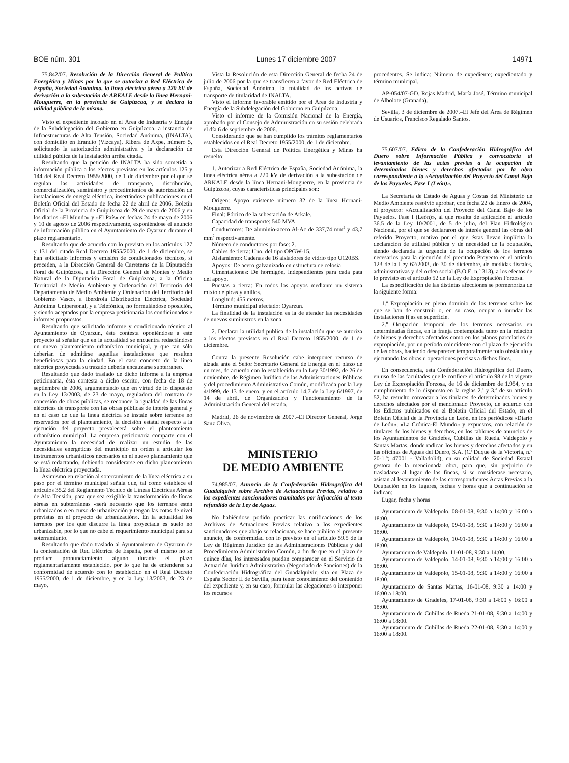BOE núm. 301 Lunes 17 diciembre 2007 14971
75.842/07. Resolución de la Dirección General de Política Energética y Minas por la que se autoriza a Red Eléctrica de España, Sociedad Anónima, la línea eléctrica aérea a 220 kV de derivación a la subestación de ARKALE desde la línea Hernani-Mouguerre, en la provincia de Guipúzcoa, y se declara la utilidad pública de la misma.
Visto el expediente incoado en el Área de Industria y Energía de la Subdelegación del Gobierno en Guipúzcoa, a instancia de Infraestructuras de Alta Tensión, Sociedad Anónima, (INALTA), con domicilio en Erandio (Vizcaya), Ribera de Axpe, número 5, solicitando la autorización administrativa y la declaración de utilidad pública de la instalación arriba citada.
Resultando que la petición de INALTA ha sido sometida a información pública a los efectos previstos en los artículos 125 y 144 del Real Decreto 1955/2000, de 1 de diciembre por el que se regulan las actividades de transporte, distribución, comercialización, suministro y procedimientos de autorización de instalaciones de energía eléctrica, insertándose publicaciones en el Boletín Oficial del Estado de fecha 22 de abril de 2006, Boletín Oficial de la Provincia de Guipúzcoa de 29 de mayo de 2006 y en los diarios «El Mundo» y «El País» en fechas 24 de mayo de 2006 y 10 de agosto de 2006 respectivamente, exponiéndose el anuncio de información pública en el Ayuntamiento de Oyarzun durante el plazo reglamentario.
Resultando que de acuerdo con lo previsto en los artículos 127 y 131 del citado Real Decreto 1955/2000, de 1 de diciembre, se han solicitado informes y emisión de condicionados técnicos, si proceden, a la Dirección General de Carreteras de la Diputación Foral de Guipúzcoa, a la Dirección General de Montes y Medio Natural de la Diputación Foral de Guipúzcoa, a la Oficina Territorial de Medio Ambiente y Ordenación del Territorio del Departamento de Medio Ambiente y Ordenación del Territorio del Gobierno Vasco, a Iberdrola Distribución Eléctrica, Sociedad Anónima Unipersonal, y a Telefónica, no formulándose oposición, y siendo aceptados por la empresa peticionaria los condicionados e informes propuestos.
Resultando que solicitado informe y condicionado técnico al Ayuntamiento de Oyarzun, éste contesta oponiéndose a este proyecto al señalar que en la actualidad se encuentra redactándose un nuevo planteamiento urbanístico municipal, y que tan sólo deberían de admitirse aquellas instalaciones que resulten beneficiosas para la ciudad. En el caso concreto de la línea eléctrica proyectada su trazado debería encauzarse subterráneo.
Resultando que dado traslado de dicho informe a la empresa peticionaria, ésta contesta a dicho escrito, con fecha de 18 de septiembre de 2006, argumentando que en virtud de lo dispuesto en la Ley 13/2003, de 23 de mayo, reguladora del contrato de concesión de obras públicas, se reconoce la igualdad de las líneas eléctricas de transporte con las obras públicas de interés general y en el caso de que la línea eléctrica se instale sobre terrenos no reservados por el planteamiento, la decisión estatal respecto a la ejecución del proyecto prevalecerá sobre el planteamiento urbanístico municipal. La empresa peticionaria comparte con el Ayuntamiento la necesidad de realizar un estudio de las necesidades energéticas del municipio en orden a articular los instrumentos urbanísticos necesarios en el nuevo planeamiento que se está redactando, debiendo considerarse en dicho planeamiento la línea eléctrica proyectada.
Asimismo en relación al soterramiento de la línea eléctrica a su paso por el término municipal señala que, tal como establece el artículos 35.2 del Reglamento Técnico de Líneas Eléctricas Aéreas de Alta Tensión, para que sea exigible la transformación de líneas aéreas en subterráneas «será necesario que los terrenos estén urbanizados o en curso de urbanización y tengan las cotas de nivel previstas en el proyecto de urbanización». En la actualidad los terrenos por los que discurre la línea proyectada es suelo no urbanizable, por lo que no cabe el requerimiento municipal para su soterramiento.
Resultando que dado traslado al Ayuntamiento de Oyarzun de la contestación de Red Eléctrica de España, por el mismo no se produce pronunciamiento alguno durante el plazo reglamentariamente establecido, por lo que ha de entenderse su conformidad de acuerdo con lo establecido en el Real Decreto 1955/2000, de 1 de diciembre, y en la Ley 13/2003, de 23 de mayo.
Vista la Resolución de esta Dirección General de fecha 24 de julio de 2006 por la que se transfieren a favor de Red Eléctrica de España, Sociedad Anónima, la totalidad de los activos de transporte de titularidad de INALTA.
Visto el informe favorable emitido por el Área de Industria y Energía de la Subdelegación del Gobierno en Guipúzcoa.
Visto el informe de la Comisión Nacional de la Energía, aprobado por el Consejo de Administración en su sesión celebrada el día 6 de septiembre de 2006.
Considerando que se han cumplido los trámites reglamentarios establecidos en el Real Decreto 1955/2000, de 1 de diciembre.
Esta Dirección General de Política Energética y Minas ha resuelto:
1. Autorizar a Red Eléctrica de España, Sociedad Anónima, la línea eléctrica aérea a 220 kV de derivación a la subestación de ARKALE desde la línea Hernani-Mouguerre, en la provincia de Guipúzcoa, cuyas características principales son:
Origen: Apoyo existente número 32 de la línea Hernani-Mouguerre.
Final: Pórtico de la subestación de Arkale.
Capacidad de transporte: 540 MVA.
Conductores: De aluminio-acero Al-Ac de 337,74 mm<sup>2</sup> y 43,7 mm<sup>2</sup> respectivamente.
Número de conductores por fase: 2.
Cables de tierra: Uno, del tipo OPGW-15.
Aislamiento: Cadenas de 16 aisladores de vidrio tipo U120BS.
Apoyos: De acero galvanizado en estructura de celosía.
Cimentaciones: De hormigón, independientes para cada pata del apoyo.
Puestas a tierra: En todos los apoyos mediante un sistema mixto de picas y anillos.
Longitud: 455 metros.
Término municipal afectado: Oyarzun.
La finalidad de la instalación es la de atender las necesidades de nuevos suministros en la zona.
2. Declarar la utilidad publica de la instalación que se autoriza a los efectos previstos en el Real Decreto 1955/2000, de 1 de diciembre.
Contra la presente Resolución cabe interponer recurso de alzada ante el Señor Secretario General de Energía en el plazo de un mes, de acuerdo con lo establecido en la Ley 30/1992, de 26 de noviembre, de Régimen Jurídico de las Administraciones Públicas y del procedimiento Administrativo Común, modificada por la Ley 4/1999, de 13 de enero, y en el artículo 14.7 de la Ley 6/1997, de 14 de abril, de Organización y Funcionamiento de la Administración General del estado.
Madrid, 26 de noviembre de 2007.–El Director General, Jorge Sanz Oliva.
MINISTERIO
DE MEDIO AMBIENTE
74.985/07. Anuncio de la Confederación Hidrográfica del Guadalquivir sobre Archivo de Actuaciones Previas, relativo a los expedientes sancionadores tramitados por infracción al texto refundido de la Ley de Aguas.
No habiéndose podido practicar las notificaciones de los Archivos de Actuaciones Previas relativo a los expedientes sancionadores que abajo se relacionan, se hace público el presente anuncio, de conformidad con lo previsto en el artículo 59.5 de la Ley de Régimen Jurídico de las Administraciones Públicas y del Procedimiento Administrativo Común, a fin de que en el plazo de quince días, los interesados puedan comparecer en el Servicio de Actuación Jurídico Administrativa (Negociado de Sanciones) de la Confederación Hidrográfica del Guadalquivir, sita en Plaza de España Sector II de Sevilla, para tener conocimiento del contenido del expediente y, en su caso, formular las alegaciones o interponer los recursos
procedentes. Se indica: Número de expediente; expedientado y término municipal.
AP-054/07-GD. Rojas Madrid, María José. Término municipal de Albolote (Granada).
Sevilla, 3 de diciembre de 2007.–El Jefe del Área de Régimen de Usuarios, Francisco Regalado Santos.
75.607/07. Edicto de la Confederación Hidrográfica del Duero sobre Información Pública y convocatoria al levantamiento de las actas previas a la ocupación de determinados bienes y derechos afectados por la obra correspondiente a la «Actualización del Proyecto del Canal Bajo de los Payuelos. Fase I (León)».
La Secretaría de Estado de Aguas y Costas del Ministerio de Medio Ambiente resolvió aprobar, con fecha 22 de Enero de 2004, el proyecto: «Actualización del Proyecto del Canal Bajo de los Payuelos. Fase I (León)», al que resulta de aplicación el artículo 36.5 de la Ley 10/2001, de 5 de julio, del Plan Hidrológico Nacional, por el que se declararon de interés general las obras del referido Proyecto, motivo por el que éstas llevan implícita la declaración de utilidad pública y de necesidad de la ocupación, siendo declarada la urgencia de la ocupación de los terrenos necesarios para la ejecución del precitado Proyecto en el artículo 123 de la Ley 62/2003, de 30 de diciembre, de medidas fiscales, administrativas y del orden social (B.O.E. n.º 313), a los efectos de lo previsto en el artículo 52 de la Ley de Expropiación Forzosa.
La especificación de las distintas afecciones se pormenoriza de la siguiente forma:
1.º Expropiación en pleno dominio de los terrenos sobre los que se han de construir o, en su caso, ocupar o inundar las instalaciones fijas en superficie.
2.º Ocupación temporal de los terrenos necesarios en determinadas fincas, en la franja contemplada tanto en la relación de bienes y derechos afectados como en los planos parcelarios de expropiación, por un período coincidente con el plazo de ejecución de las obras, haciendo desaparecer temporalmente todo obstáculo y ejecutando las obras u operaciones precisas a dichos fines.
En consecuencia, esta Confederación Hidrográfica del Duero, en uso de las facultades que le confiere el artículo 98 de la vigente Ley de Expropiación Forzosa, de 16 de diciembre de 1.954, y en cumplimiento de lo dispuesto en la reglas 2.ª y 3.ª de su artículo 52, ha resuelto convocar a los titulares de determinados bienes y derechos afectados por el mencionado Proyecto, de acuerdo con los Edictos publicados en el Boletín Oficial del Estado, en el Boletín Oficial de la Provincia de León, en los periódicos «Diario de León», «La Crónica-El Mundo» y expuestos, con relación de titulares de los bienes y derechos, en los tablones de anuncios de los Ayuntamientos de Gradefes, Cubillas de Rueda, Valdepolo y Santas Martas, donde radican los bienes y derechos afectados y en las oficinas de Aguas del Duero, S.A. (C/ Duque de la Victoria, n.º 20-1.º; 47001 - Valladolid), en su calidad de Sociedad Estatal gestora de la mencionada obra, para que, sin perjuicio de trasladarse al lugar de las fincas, si se considerase necesario, asistan al levantamiento de las correspondientes Actas Previas a la Ocupación en los lugares, fechas y horas que a continuación se indican:
Lugar, fecha y horas
Ayuntamiento de Valdepolo, 08-01-08, 9:30 a 14:00 y 16:00 a 18:00.
Ayuntamiento de Valdepolo, 09-01-08, 9:30 a 14:00 y 16:00 a 18:00.
Ayuntamiento de Valdepolo, 10-01-08, 9:30 a 14:00 y 16:00 a 18:00.
Ayuntamiento de Valdepolo, 11-01-08, 9:30 a 14:00.
Ayuntamiento de Valdepolo, 14-01-08, 9:30 a 14:00 y 16:00 a 18:00.
Ayuntamiento de Valdepolo, 15-01-08, 9:30 a 14:00 y 16:00 a 18:00.
Ayuntamiento de Santas Martas, 16-01-08, 9:30 a 14:00 y 16:00 a 18:00.
Ayuntamiento de Gradefes, 17-01-08, 9:30 a 14:00 y 16:00 a 18:00.
Ayuntamiento de Cubillas de Rueda 21-01-08, 9:30 a 14:00 y 16:00 a 18:00.
Ayuntamiento de Cubillas de Rueda 22-01-08, 9:30 a 14:00 y 16:00 a 18:00.